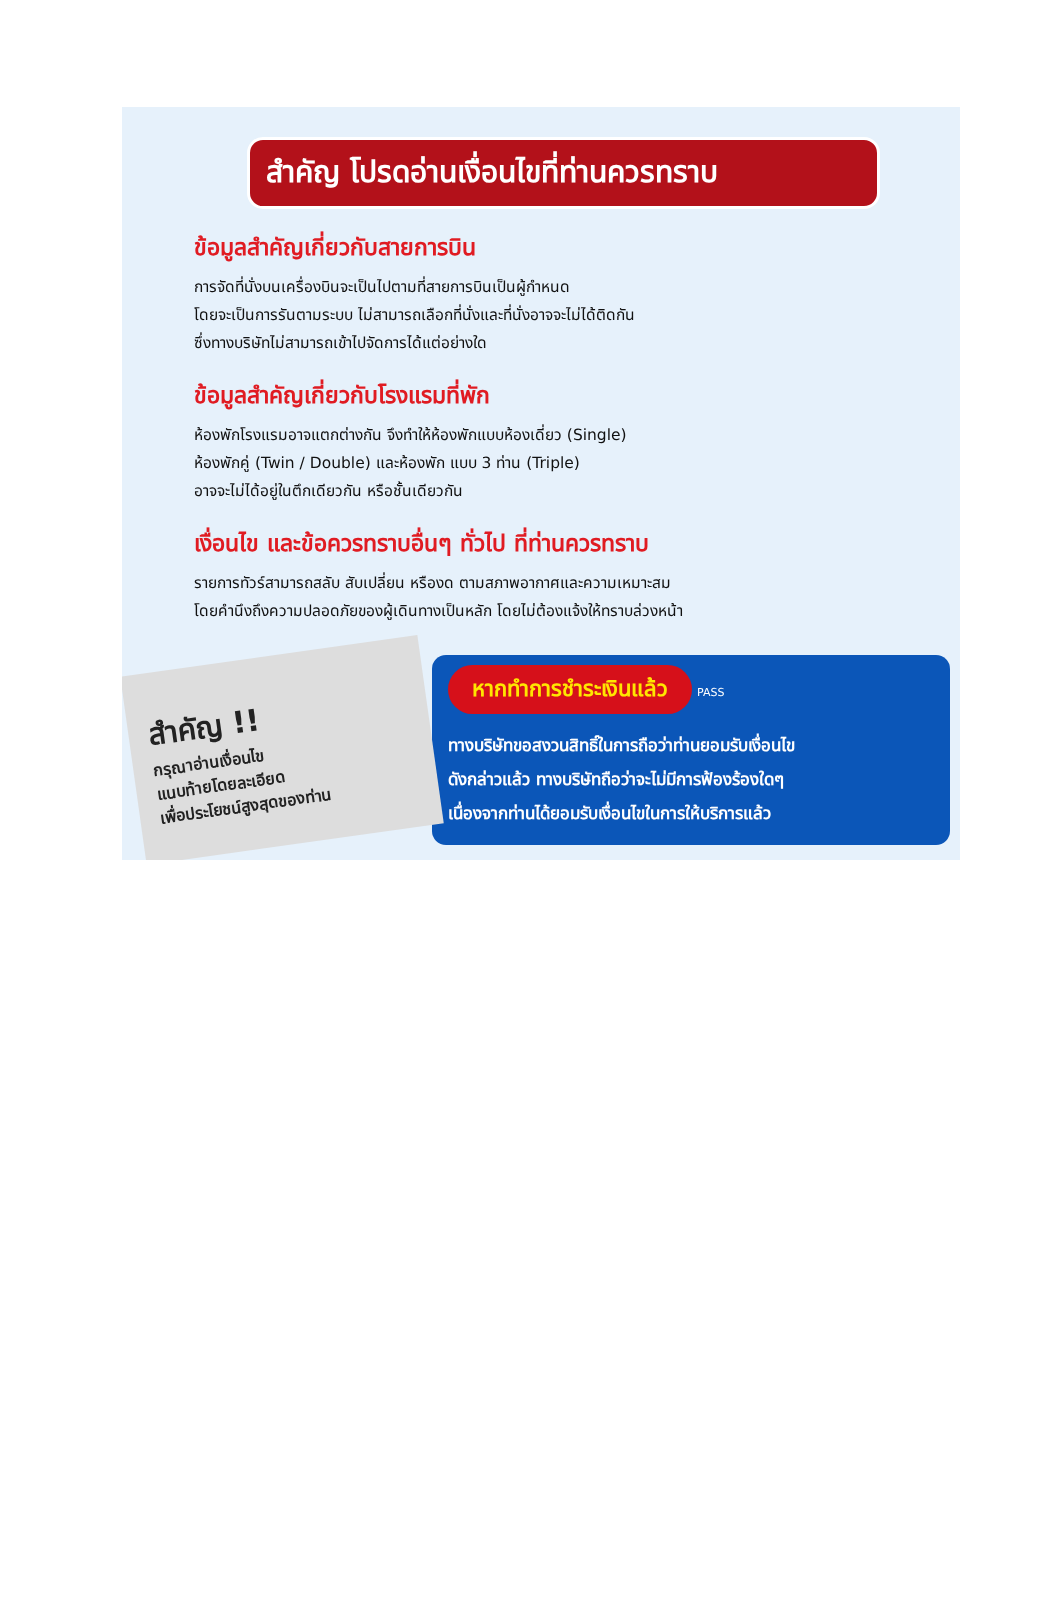สำคัญ โปรดอ่านเงื่อนไขที่ท่านควรทราบ
ข้อมูลสำคัญเกี่ยวกับสายการบิน
การจัดที่นั่งบนเครื่องบินจะเป็นไปตามที่สายการบินเป็นผู้กำหนด
โดยจะเป็นการรันตามระบบ ไม่สามารถเลือกที่นั่งและที่นั่งอาจจะไม่ได้ติดกัน
ซึ่งทางบริษัทไม่สามารถเข้าไปจัดการได้แต่อย่างใด
ข้อมูลสำคัญเกี่ยวกับโรงแรมที่พัก
ห้องพักโรงแรมอาจแตกต่างกัน จึงทำให้ห้องพักแบบห้องเดี่ยว (Single)
ห้องพักคู่ (Twin / Double) และห้องพัก แบบ 3 ท่าน (Triple)
อาจจะไม่ได้อยู่ในตึกเดียวกัน หรือชั้นเดียวกัน
เงื่อนไข และข้อควรทราบอื่นๆ ทั่วไป ที่ท่านควรทราบ
รายการทัวร์สามารถสลับ สับเปลี่ยน หรืองด ตามสภาพอากาศและความเหมาะสม
โดยคำนึงถึงความปลอดภัยของผู้เดินทางเป็นหลัก โดยไม่ต้องแจ้งให้ทราบล่วงหน้า
สำคัญ !!
กรุณาอ่านเงื่อนไข
แนบท้ายโดยละเอียด
เพื่อประโยชน์สูงสุดของท่าน
หากทำการชำระเงินแล้ว PASS
ทางบริษัทขอสงวนสิทธิ์ในการถือว่าท่านยอมรับเงื่อนไข
ดังกล่าวแล้ว ทางบริษัทถือว่าจะไม่มีการฟ้องร้องใดๆ
เนื่องจากท่านได้ยอมรับเงื่อนไขในการให้บริการแล้ว